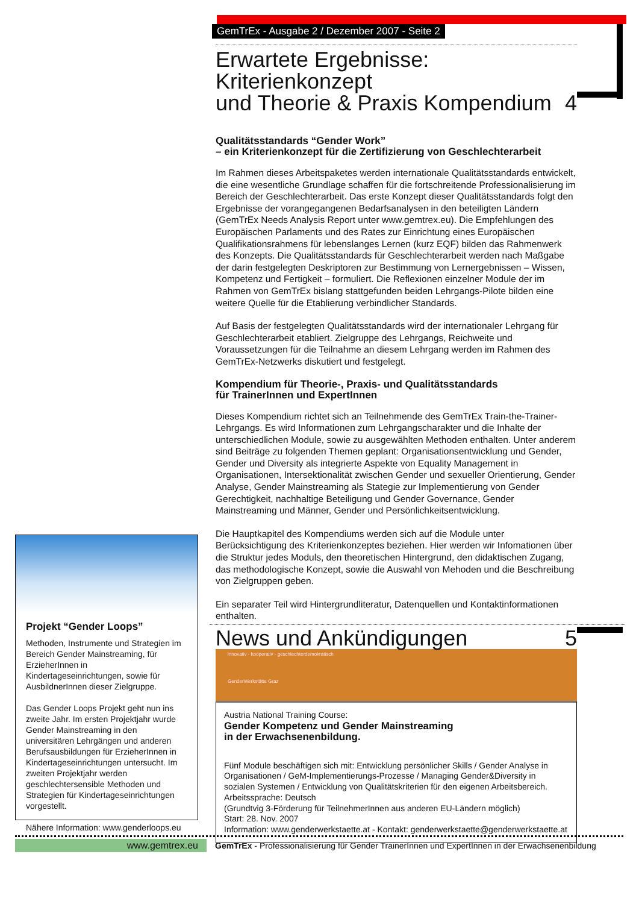GemTrEx - Ausgabe 2 / Dezember 2007 - Seite 2
Erwartete Ergebnisse: Kriterienkonzept
und Theorie & Praxis Kompendium 4
Qualitätsstandards “Gender Work”
– ein Kriterienkonzept für die Zertifizierung von Geschlechterarbeit
Im Rahmen dieses Arbeitspaketes werden internationale Qualitätsstandards entwickelt, die eine wesentliche Grundlage schaffen für die fortschreitende Professionalisierung im Bereich der Geschlechterarbeit. Das erste Konzept dieser Qualitätsstandards folgt den Ergebnisse der vorangegangenen Bedarfsanalysen in den beteiligten Ländern (GemTrEx Needs Analysis Report unter www.gemtrex.eu). Die Empfehlungen des Europäischen Parlaments und des Rates zur Einrichtung eines Europäischen Qualifikationsrahmens für lebenslanges Lernen (kurz EQF) bilden das Rahmenwerk des Konzepts. Die Qualitätsstandards für Geschlechterarbeit werden nach Maßgabe der darin festgelegten Deskriptoren zur Bestimmung von Lernergebnissen – Wissen, Kompetenz und Fertigkeit – formuliert. Die Reflexionen einzelner Module der im Rahmen von GemTrEx bislang stattgefunden beiden Lehrgangs-Pilote bilden eine weitere Quelle für die Etablierung verbindlicher Standards.
Auf Basis der festgelegten Qualitätsstandards wird der internationaler Lehrgang für Geschlechterarbeit etabliert. Zielgruppe des Lehrgangs, Reichweite und Voraussetzungen für die Teilnahme an diesem Lehrgang werden im Rahmen des GemTrEx-Netzwerks diskutiert und festgelegt.
Kompendium für Theorie-, Praxis- und Qualitätsstandards
für TrainerInnen und ExpertInnen
Dieses Kompendium richtet sich an Teilnehmende des GemTrEx Train-the-Trainer-Lehrgangs. Es wird Informationen zum Lehrgangscharakter und die Inhalte der unterschiedlichen Module, sowie zu ausgewählten Methoden enthalten. Unter anderem sind Beiträge zu folgenden Themen geplant: Organisationsentwicklung und Gender, Gender und Diversity als integrierte Aspekte von Equality Management in Organisationen, Intersektionalität zwischen Gender und sexueller Orientierung, Gender Analyse, Gender Mainstreaming als Stategie zur Implementierung von Gender Gerechtigkeit, nachhaltige Beteiligung und Gender Governance, Gender Mainstreaming und Männer, Gender und Persönlichkeitsentwicklung.
Die Hauptkapitel des Kompendiums werden sich auf die Module unter Berücksichtigung des Kriterienkonzeptes beziehen. Hier werden wir Infomationen über die Struktur jedes Moduls, den theoretischen Hintergrund, den didaktischen Zugang, das methodologische Konzept, sowie die Auswahl von Mehoden und die Beschreibung von Zielgruppen geben.
Ein separater Teil wird Hintergrundliteratur, Datenquellen und Kontaktinformationen enthalten.
News und Ankündigungen 5
innovativ - kooperativ - geschlechterdemokratisch
GenderWerkstätte Graz
Austria National Training Course:
Gender Kompetenz und Gender Mainstreaming
in der Erwachsenenbildung.
Fünf Module beschäftigen sich mit: Entwicklung persönlicher Skills / Gender Analyse in Organisationen / GeM-Implementierungs-Prozesse / Managing Gender&Diversity in sozialen Systemen / Entwicklung von Qualitätskriterien für den eigenen Arbeitsbereich.
Arbeitssprache: Deutsch
(Grundtvig 3-Förderung für TeilnehmerInnen aus anderen EU-Ländern möglich)
Start: 28. Nov. 2007
Information: www.genderwerkstaette.at - Kontakt: genderwerkstaette@genderwerkstaette.at
Projekt “Gender Loops”
Methoden, Instrumente und Strategien im Bereich Gender Mainstreaming, für ErzieherInnen in Kindertageseinrichtungen, sowie für AusbildnerInnen dieser Zielgruppe.
Das Gender Loops Projekt geht nun ins zweite Jahr. Im ersten Projektjahr wurde Gender Mainstreaming in den universitären Lehrgängen und anderen Berufsausbildungen für ErzieherInnen in Kindertageseinrichtungen untersucht. Im zweiten Projektjahr werden geschlechtersensible Methoden und Strategien für Kindertageseinrichtungen vorgestellt.
Nähere Information: www.genderloops.eu
www.gemtrex.eu GemTrEx - Professionalisierung für Gender TrainerInnen und ExpertInnen in der Erwachsenenbildung